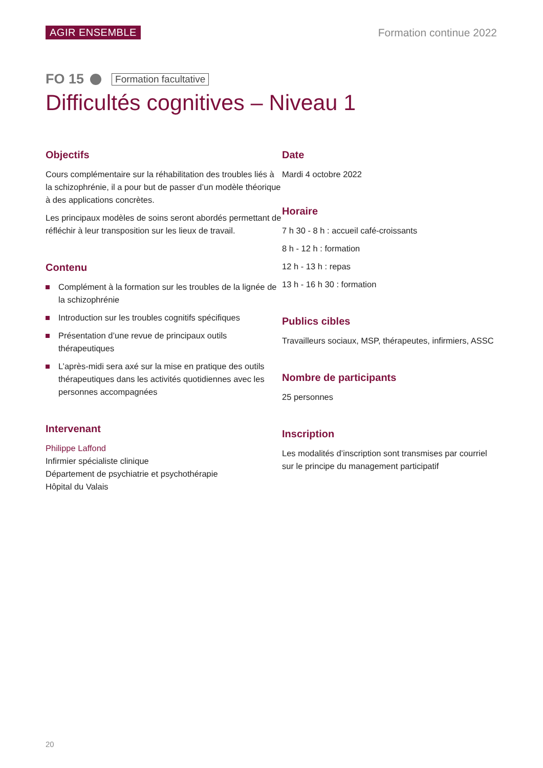AGIR ENSEMBLE Formation continue 2022
FO 15 Formation facultative
Difficultés cognitives – Niveau 1
Objectifs
Cours complémentaire sur la réhabilitation des troubles liés à la schizophrénie, il a pour but de passer d’un modèle théorique à des applications concrètes.
Les principaux modèles de soins seront abordés permettant de réfléchir à leur transposition sur les lieux de travail.
Contenu
Complément à la formation sur les troubles de la lignée de la schizophrénie
Introduction sur les troubles cognitifs spécifiques
Présentation d’une revue de principaux outils thérapeutiques
L’après-midi sera axé sur la mise en pratique des outils thérapeutiques dans les activités quotidiennes avec les personnes accompagnées
Intervenant
Philippe Laffond
Infirmier spécialiste clinique
Département de psychiatrie et psychothérapie
Hôpital du Valais
Date
Mardi 4 octobre 2022
Horaire
7 h 30 - 8 h : accueil café-croissants
8 h - 12 h : formation
12 h - 13 h : repas
13 h - 16 h 30 : formation
Publics cibles
Travailleurs sociaux, MSP, thérapeutes, infirmiers, ASSC
Nombre de participants
25 personnes
Inscription
Les modalités d’inscription sont transmises par courriel sur le principe du management participatif
20